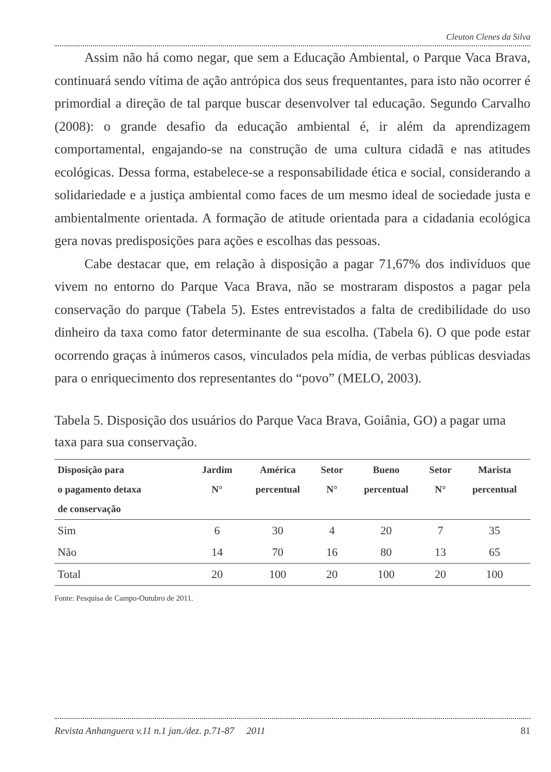Cleuton Clenes da Silva
Assim não há como negar, que sem a Educação Ambiental, o Parque Vaca Brava, continuará sendo vítima de ação antrópica dos seus frequentantes, para isto não ocorrer é primordial a direção de tal parque buscar desenvolver tal educação. Segundo Carvalho (2008): o grande desafio da educação ambiental é, ir além da aprendizagem comportamental, engajando-se na construção de uma cultura cidadã e nas atitudes ecológicas. Dessa forma, estabelece-se a responsabilidade ética e social, considerando a solidariedade e a justiça ambiental como faces de um mesmo ideal de sociedade justa e ambientalmente orientada. A formação de atitude orientada para a cidadania ecológica gera novas predisposições para ações e escolhas das pessoas.
Cabe destacar que, em relação à disposição a pagar 71,67% dos indivíduos que vivem no entorno do Parque Vaca Brava, não se mostraram dispostos a pagar pela conservação do parque (Tabela 5). Estes entrevistados a falta de credibilidade do uso dinheiro da taxa como fator determinante de sua escolha. (Tabela 6). O que pode estar ocorrendo graças à inúmeros casos, vinculados pela mídia, de verbas públicas desviadas para o enriquecimento dos representantes do “povo” (MELO, 2003).
Tabela 5. Disposição dos usuários do Parque Vaca Brava, Goiânia, GO) a pagar uma taxa para sua conservação.
| Disposição para o pagamento detaxa de conservação | Jardim N° | América percentual | Setor N° | Bueno percentual | Setor N° | Marista percentual |
| --- | --- | --- | --- | --- | --- | --- |
| Sim | 6 | 30 | 4 | 20 | 7 | 35 |
| Não | 14 | 70 | 16 | 80 | 13 | 65 |
| Total | 20 | 100 | 20 | 100 | 20 | 100 |
Fonte: Pesquisa de Campo-Outubro de 2011.
Revista Anhanguera v.11 n.1 jan./dez. p.71-87 2011 81